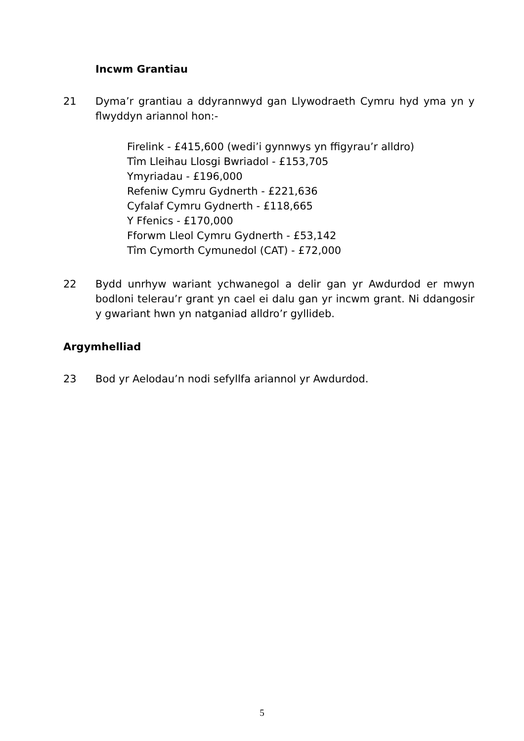Incwm Grantiau
21 Dyma’r grantiau a ddyrannwyd gan Llywodraeth Cymru hyd yma yn y flwyddyn ariannol hon:-
Firelink - £415,600 (wedi’i gynnwys yn ffigyrau’r alldro)
Tîm Lleihau Llosgi Bwriadol - £153,705
Ymyriadau - £196,000
Refeniw Cymru Gydnerth - £221,636
Cyfalaf Cymru Gydnerth - £118,665
Y Ffenics - £170,000
Fforwm Lleol Cymru Gydnerth - £53,142
Tîm Cymorth Cymunedol (CAT) - £72,000
22 Bydd unrhyw wariant ychwanegol a delir gan yr Awdurdod er mwyn bodloni telerau’r grant yn cael ei dalu gan yr incwm grant. Ni ddangosir y gwariant hwn yn natganiad alldro’r gyllideb.
Argymhelliad
23 Bod yr Aelodau’n nodi sefyllfa ariannol yr Awdurdod.
5